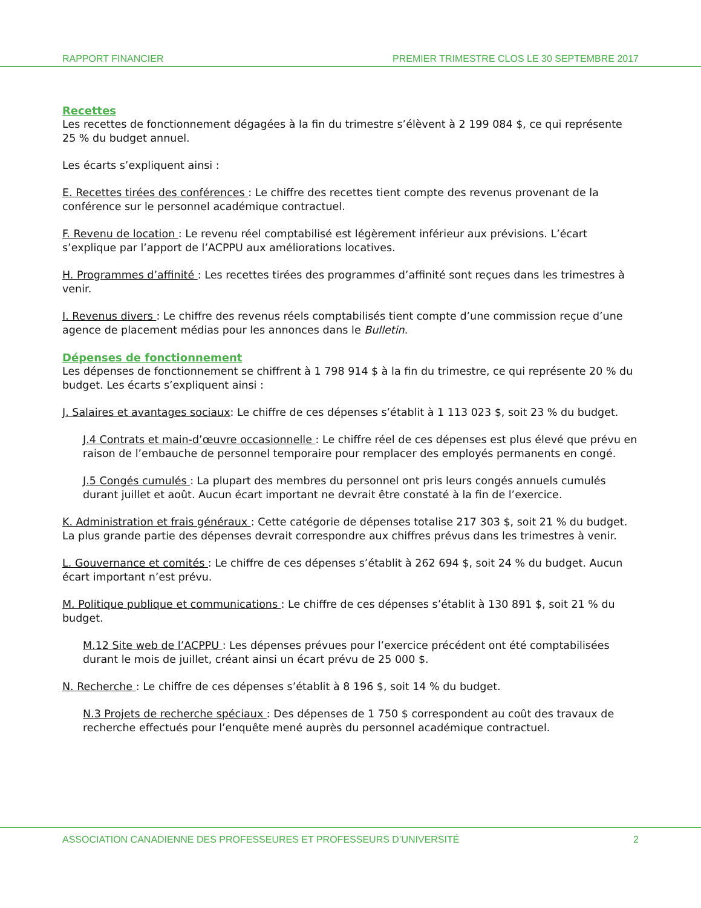RAPPORT FINANCIER PREMIER TRIMESTRE CLOS LE 30 SEPTEMBRE 2017
Recettes
Les recettes de fonctionnement dégagées à la fin du trimestre s’élèvent à 2 199 084 $, ce qui représente 25 % du budget annuel.
Les écarts s’expliquent ainsi :
E. Recettes tirées des conférences : Le chiffre des recettes tient compte des revenus provenant de la conférence sur le personnel académique contractuel.
F. Revenu de location : Le revenu réel comptabilisé est légèrement inférieur aux prévisions. L’écart s’explique par l’apport de l’ACPPU aux améliorations locatives.
H. Programmes d’affinité : Les recettes tirées des programmes d’affinité sont reçues dans les trimestres à venir.
I. Revenus divers : Le chiffre des revenus réels comptabilisés tient compte d’une commission reçue d’une agence de placement médias pour les annonces dans le Bulletin.
Dépenses de fonctionnement
Les dépenses de fonctionnement se chiffrent à 1 798 914 $ à la fin du trimestre, ce qui représente 20 % du budget. Les écarts s’expliquent ainsi :
J. Salaires et avantages sociaux: Le chiffre de ces dépenses s’établit à 1 113 023 $, soit 23 % du budget.
J.4 Contrats et main-d’œuvre occasionnelle : Le chiffre réel de ces dépenses est plus élevé que prévu en raison de l’embauche de personnel temporaire pour remplacer des employés permanents en congé.
J.5 Congés cumulés : La plupart des membres du personnel ont pris leurs congés annuels cumulés durant juillet et août. Aucun écart important ne devrait être constaté à la fin de l’exercice.
K. Administration et frais généraux : Cette catégorie de dépenses totalise 217 303 $, soit 21 % du budget. La plus grande partie des dépenses devrait correspondre aux chiffres prévus dans les trimestres à venir.
L. Gouvernance et comités : Le chiffre de ces dépenses s’établit à 262 694 $, soit 24 % du budget. Aucun écart important n’est prévu.
M. Politique publique et communications : Le chiffre de ces dépenses s’établit à 130 891 $, soit 21 % du budget.
M.12 Site web de l’ACPPU : Les dépenses prévues pour l’exercice précédent ont été comptabilisées durant le mois de juillet, créant ainsi un écart prévu de 25 000 $.
N. Recherche : Le chiffre de ces dépenses s’établit à 8 196 $, soit 14 % du budget.
N.3 Projets de recherche spéciaux : Des dépenses de 1 750 $ correspondent au coût des travaux de recherche effectués pour l’enquête mené auprès du personnel académique contractuel.
ASSOCIATION CANADIENNE DES PROFESSEURES ET PROFESSEURS D’UNIVERSITÉ 2